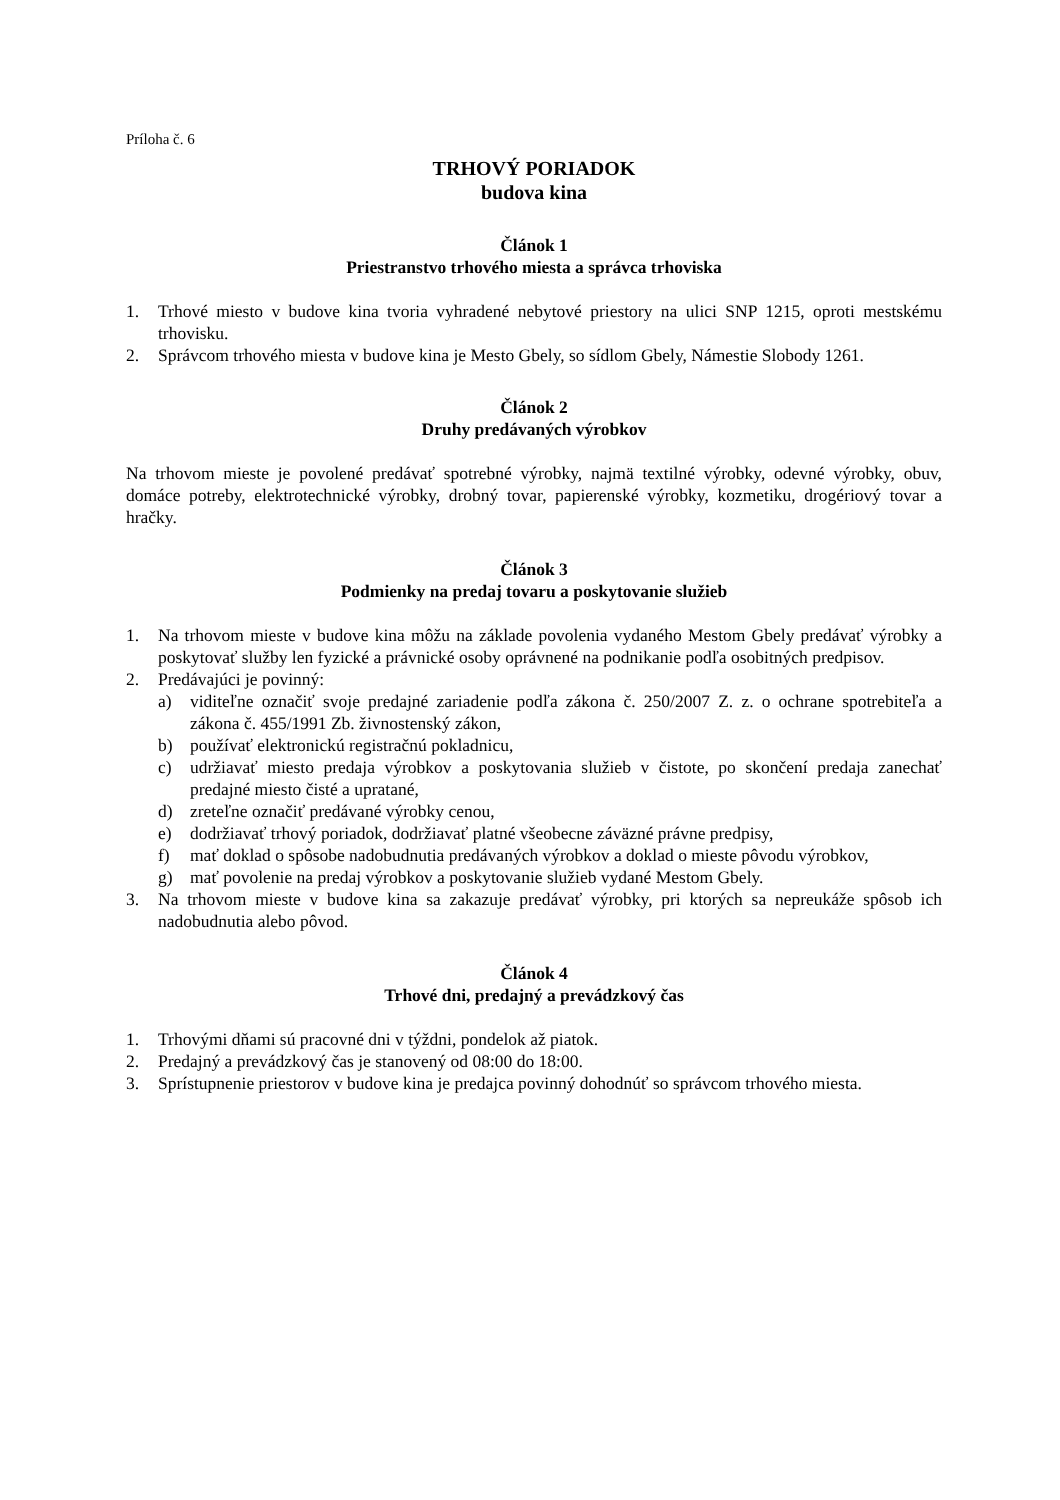Príloha č. 6
TRHOVÝ PORIADOK
budova kina
Článok 1
Priestranstvo trhového miesta a správca trhoviska
1. Trhové miesto v budove kina tvoria vyhradené nebytové priestory na ulici SNP 1215, oproti mestskému trhovisku.
2. Správcom trhového miesta v budove kina je Mesto Gbely, so sídlom Gbely, Námestie Slobody 1261.
Článok 2
Druhy predávaných výrobkov
Na trhovom mieste je povolené predávať spotrebné výrobky, najmä textilné výrobky, odevné výrobky, obuv, domáce potreby, elektrotechnické výrobky, drobný tovar, papierenské výrobky, kozmetiku, drogériový tovar a hračky.
Článok 3
Podmienky na predaj tovaru a poskytovanie služieb
1. Na trhovom mieste v budove kina môžu na základe povolenia vydaného Mestom Gbely predávať výrobky a poskytovať služby len fyzické a právnické osoby oprávnené na podnikanie podľa osobitných predpisov.
2. Predávajúci je povinný:
a) viditeľne označiť svoje predajné zariadenie podľa zákona č. 250/2007 Z. z. o ochrane spotrebiteľa a zákona č. 455/1991 Zb. živnostenský zákon,
b) používať elektronickú registračnú pokladnicu,
c) udržiavať miesto predaja výrobkov a poskytovania služieb v čistote, po skončení predaja zanechať predajné miesto čisté a upratané,
d) zreteľne označiť predávané výrobky cenou,
e) dodržiavať trhový poriadok, dodržiavať platné všeobecne záväzné právne predpisy,
f) mať doklad o spôsobe nadobudnutia predávaných výrobkov a doklad o mieste pôvodu výrobkov,
g) mať povolenie na predaj výrobkov a poskytovanie služieb vydané Mestom Gbely.
3. Na trhovom mieste v budove kina sa zakazuje predávať výrobky, pri ktorých sa nepreukáže spôsob ich nadobudnutia alebo pôvod.
Článok 4
Trhové dni, predajný a prevádzkový čas
1. Trhovými dňami sú pracovné dni v týždni, pondelok až piatok.
2. Predajný a prevádzkový čas je stanovený od 08:00 do 18:00.
3. Sprístupnenie priestorov v budove kina je predajca povinný dohodnúť so správcom trhového miesta.